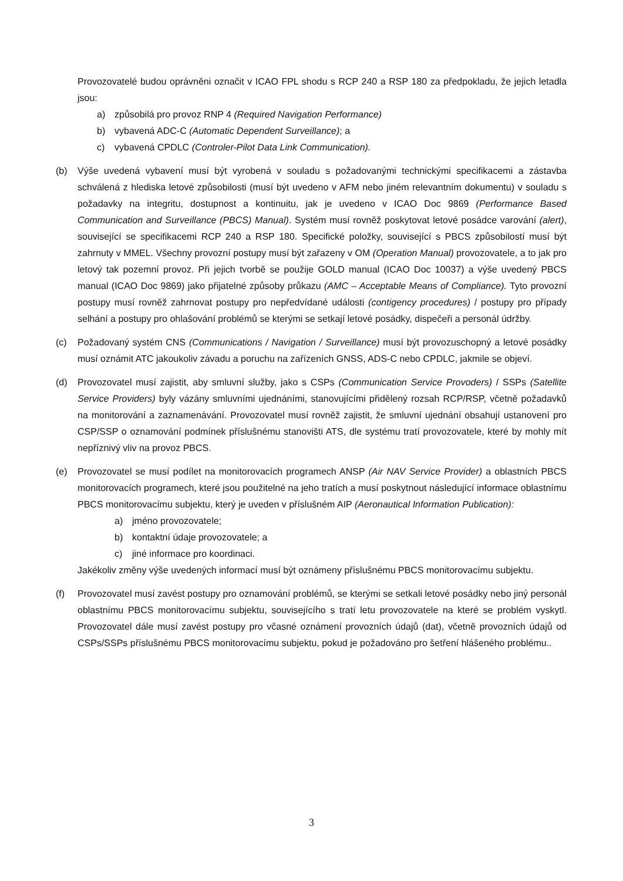Provozovatelé budou oprávněni označit v ICAO FPL shodu s RCP 240 a RSP 180 za předpokladu, že jejich letadla jsou:
a) způsobilá pro provoz RNP 4 (Required Navigation Performance)
b) vybavená ADC-C (Automatic Dependent Surveillance); a
c) vybavená CPDLC (Controler-Pilot Data Link Communication).
(b) Výše uvedená vybavení musí být vyrobená v souladu s požadovanými technickými specifikacemi a zástavba schválená z hlediska letové způsobilosti (musí být uvedeno v AFM nebo jiném relevantním dokumentu) v souladu s požadavky na integritu, dostupnost a kontinuitu, jak je uvedeno v ICAO Doc 9869 (Performance Based Communication and Surveillance (PBCS) Manual). Systém musí rovněž poskytovat letové posádce varování (alert), související se specifikacemi RCP 240 a RSP 180. Specifické položky, související s PBCS způsobilostí musí být zahrnuty v MMEL. Všechny provozní postupy musí být zařazeny v OM (Operation Manual) provozovatele, a to jak pro letový tak pozemní provoz. Při jejich tvorbě se použije GOLD manual (ICAO Doc 10037) a výše uvedený PBCS manual (ICAO Doc 9869) jako přijatelné způsoby průkazu (AMC – Acceptable Means of Compliance). Tyto provozní postupy musí rovněž zahrnovat postupy pro nepředvídané události (contigency procedures) / postupy pro případy selhání a postupy pro ohlašování problémů se kterými se setkají letové posádky, dispečeři a personál údržby.
(c) Požadovaný systém CNS (Communications / Navigation / Surveillance) musí být provozuschopný a letové posádky musí oznámit ATC jakoukoliv závadu a poruchu na zařízeních GNSS, ADS-C nebo CPDLC, jakmile se objeví.
(d) Provozovatel musí zajistit, aby smluvní služby, jako s CSPs (Communication Service Provoders) / SSPs (Satellite Service Providers) byly vázány smluvními ujednáními, stanovujícími přidělený rozsah RCP/RSP, včetně požadavků na monitorování a zaznamenávání. Provozovatel musí rovněž zajistit, že smluvní ujednání obsahují ustanovení pro CSP/SSP o oznamování podmínek příslušnému stanovišti ATS, dle systému tratí provozovatele, které by mohly mít nepříznivý vliv na provoz PBCS.
(e) Provozovatel se musí podílet na monitorovacích programech ANSP (Air NAV Service Provider) a oblastních PBCS monitorovacích programech, které jsou použitelné na jeho tratích a musí poskytnout následující informace oblastnímu PBCS monitorovacímu subjektu, který je uveden v příslušném AIP (Aeronautical Information Publication):
a) jméno provozovatele;
b) kontaktní údaje provozovatele; a
c) jiné informace pro koordinaci.
Jakékoliv změny výše uvedených informací musí být oznámeny příslušnému PBCS monitorovacímu subjektu.
(f) Provozovatel musí zavést postupy pro oznamování problémů, se kterými se setkali letové posádky nebo jiný personál oblastnímu PBCS monitorovacímu subjektu, souvisejícího s tratí letu provozovatele na které se problém vyskytl. Provozovatel dále musí zavést postupy pro včasné oznámení provozních údajů (dat), včetně provozních údajů od CSPs/SSPs příslušnému PBCS monitorovacímu subjektu, pokud je požadováno pro šetření hlášeného problému..
3